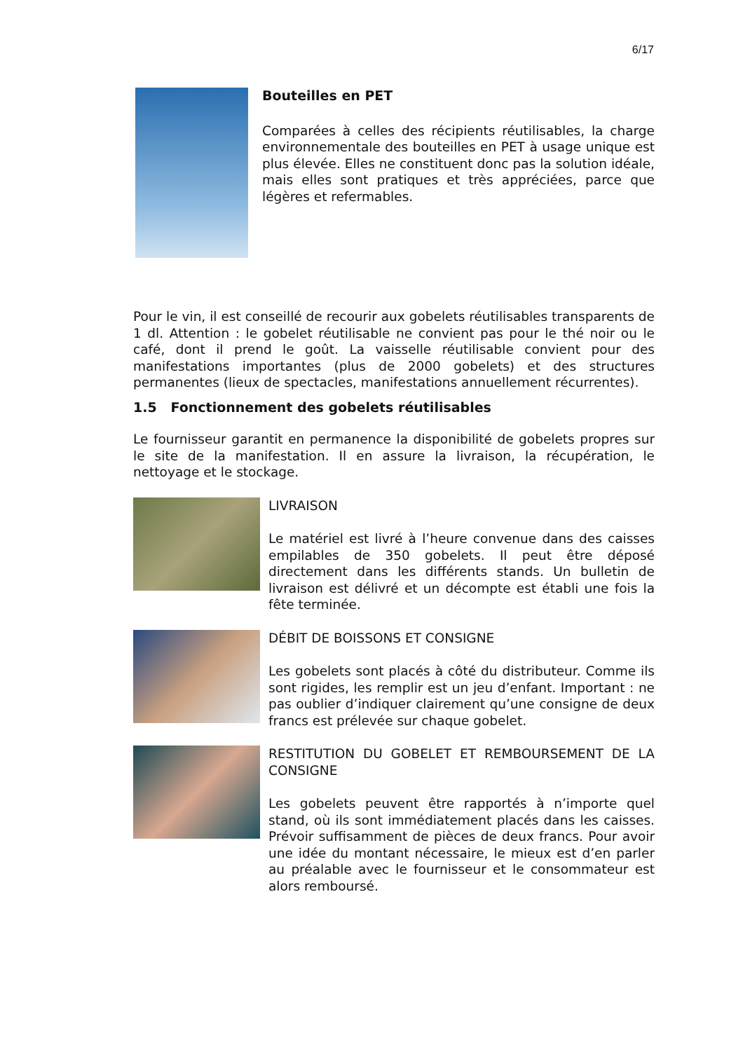6/17
Bouteilles en PET
Comparées à celles des récipients réutilisables, la charge environnementale des bouteilles en PET à usage unique est plus élevée. Elles ne constituent donc pas la solution idéale, mais elles sont pratiques et très appréciées, parce que légères et refermables.
Pour le vin, il est conseillé de recourir aux gobelets réutilisables transparents de 1 dl. Attention : le gobelet réutilisable ne convient pas pour le thé noir ou le café, dont il prend le goût. La vaisselle réutilisable convient pour des manifestations importantes (plus de 2000 gobelets) et des structures permanentes (lieux de spectacles, manifestations annuellement récurrentes).
1.5 Fonctionnement des gobelets réutilisables
Le fournisseur garantit en permanence la disponibilité de gobelets propres sur le site de la manifestation. Il en assure la livraison, la récupération, le nettoyage et le stockage.
LIVRAISON
Le matériel est livré à l’heure convenue dans des caisses empilables de 350 gobelets. Il peut être déposé directement dans les différents stands. Un bulletin de livraison est délivré et un décompte est établi une fois la fête terminée.
DÉBIT DE BOISSONS ET CONSIGNE
Les gobelets sont placés à côté du distributeur. Comme ils sont rigides, les remplir est un jeu d’enfant. Important : ne pas oublier d’indiquer clairement qu’une consigne de deux francs est prélevée sur chaque gobelet.
RESTITUTION DU GOBELET ET REMBOURSEMENT DE LA CONSIGNE
Les gobelets peuvent être rapportés à n’importe quel stand, où ils sont immédiatement placés dans les caisses. Prévoir suffisamment de pièces de deux francs. Pour avoir une idée du montant nécessaire, le mieux est d’en parler au préalable avec le fournisseur et le consommateur est alors remboursé.